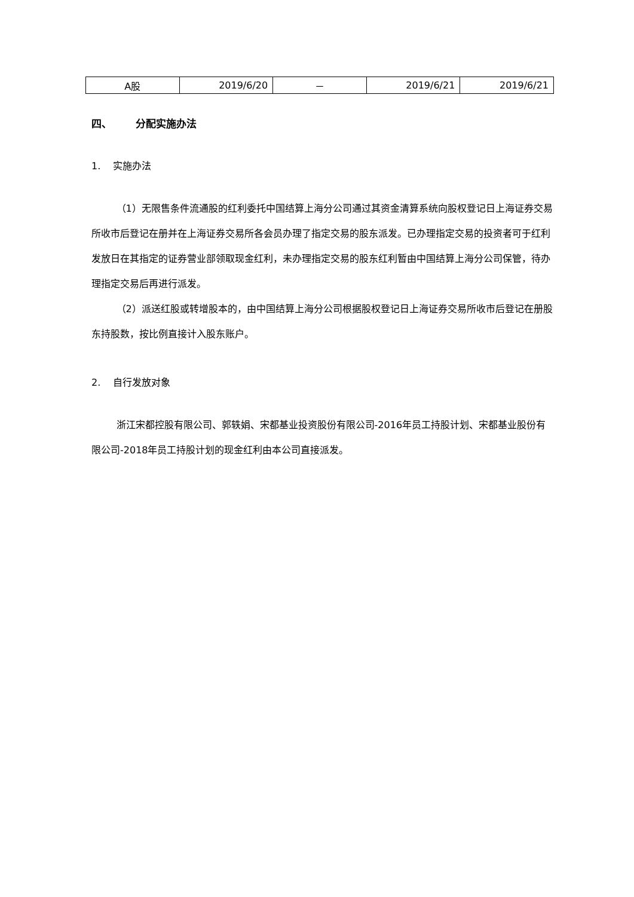| A股 | 2019/6/20 | － | 2019/6/21 | 2019/6/21 |
四、 分配实施办法
1. 实施办法
（1）无限售条件流通股的红利委托中国结算上海分公司通过其资金清算系统向股权登记日上海证券交易所收市后登记在册并在上海证券交易所各会员办理了指定交易的股东派发。已办理指定交易的投资者可于红利发放日在其指定的证券营业部领取现金红利，未办理指定交易的股东红利暂由中国结算上海分公司保管，待办理指定交易后再进行派发。
（2）派送红股或转增股本的，由中国结算上海分公司根据股权登记日上海证券交易所收市后登记在册股东持股数，按比例直接计入股东账户。
2. 自行发放对象
浙江宋都控股有限公司、郭轶娟、宋都基业投资股份有限公司-2016年员工持股计划、宋都基业股份有限公司-2018年员工持股计划的现金红利由本公司直接派发。